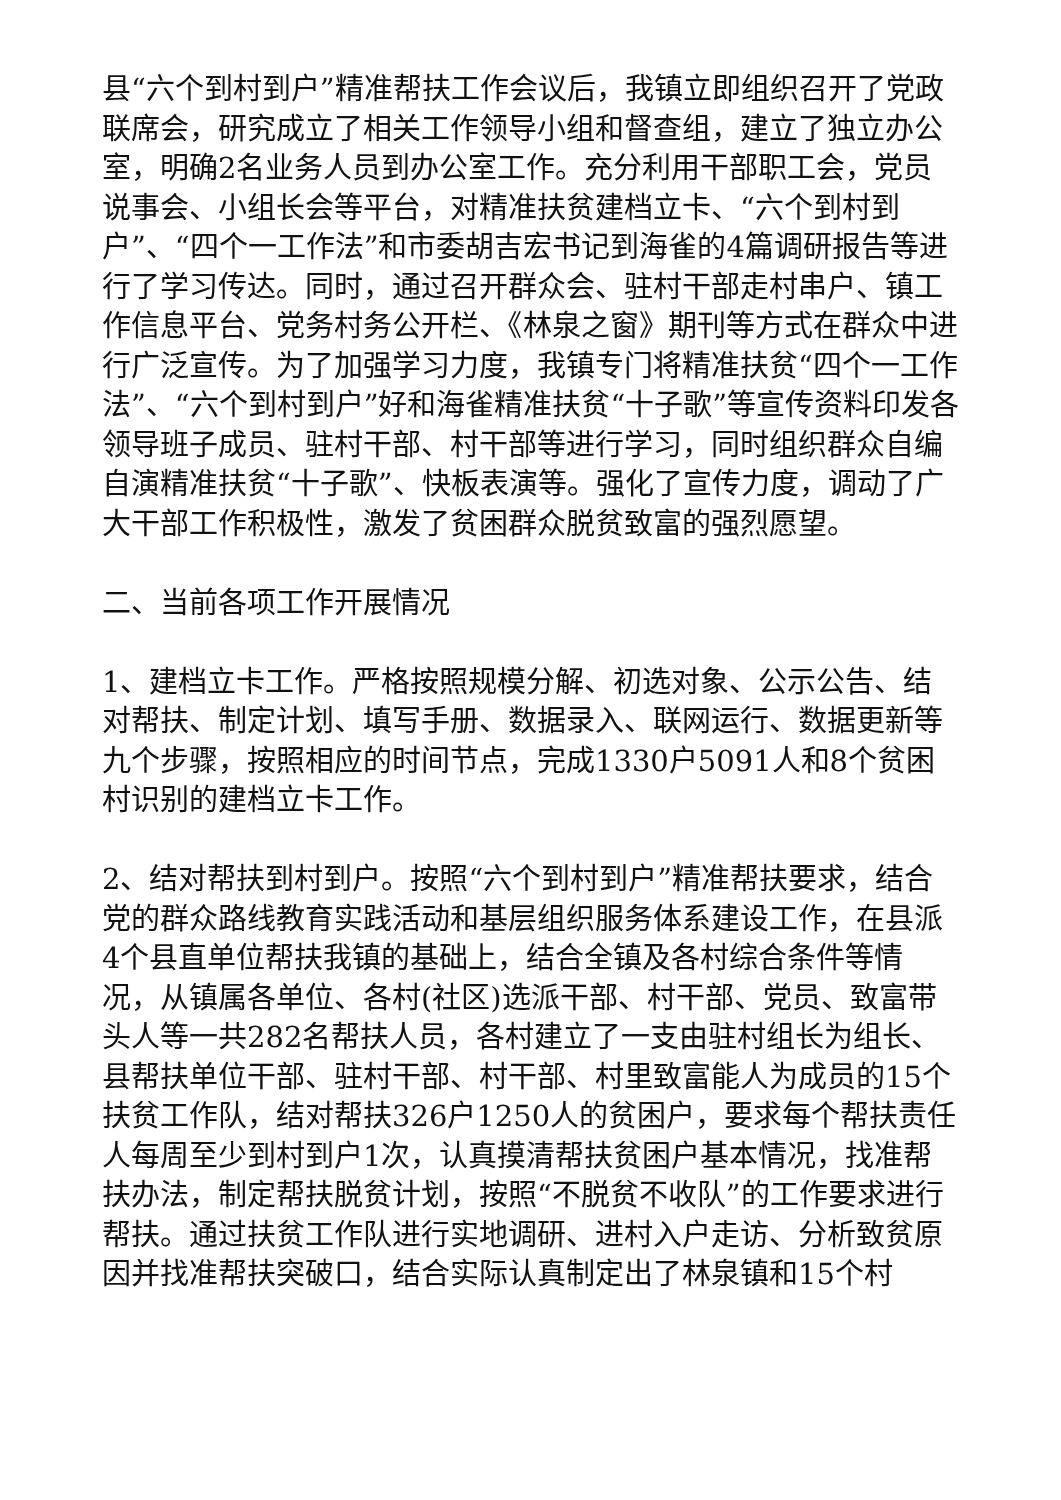县“六个到村到户”精准帮扶工作会议后，我镇立即组织召开了党政联席会，研究成立了相关工作领导小组和督查组，建立了独立办公室，明确2名业务人员到办公室工作。充分利用干部职工会，党员说事会、小组长会等平台，对精准扶贫建档立卡、“六个到村到户”、“四个一工作法”和市委胡吉宏书记到海雀的4篇调研报告等进行了学习传达。同时，通过召开群众会、驻村干部走村串户、镇工作信息平台、党务村务公开栏、《林泉之窗》期刊等方式在群众中进行广泛宣传。为了加强学习力度，我镇专门将精准扶贫“四个一工作法”、“六个到村到户”好和海雀精准扶贫“十子歌”等宣传资料印发各领导班子成员、驻村干部、村干部等进行学习，同时组织群众自编自演精准扶贫“十子歌”、快板表演等。强化了宣传力度，调动了广大干部工作积极性，激发了贫困群众脱贫致富的强烈愿望。
二、当前各项工作开展情况
1、建档立卡工作。严格按照规模分解、初选对象、公示公告、结对帮扶、制定计划、填写手册、数据录入、联网运行、数据更新等九个步骤，按照相应的时间节点，完成1330户5091人和8个贫困村识别的建档立卡工作。
2、结对帮扶到村到户。按照“六个到村到户”精准帮扶要求，结合党的群众路线教育实践活动和基层组织服务体系建设工作，在县派4个县直单位帮扶我镇的基础上，结合全镇及各村综合条件等情况，从镇属各单位、各村(社区)选派干部、村干部、党员、致富带头人等一共282名帮扶人员，各村建立了一支由驻村组长为组长、县帮扶单位干部、驻村干部、村干部、村里致富能人为成员的15个扶贫工作队，结对帮扶326户1250人的贫困户，要求每个帮扶责任人每周至少到村到户1次，认真摸清帮扶贫困户基本情况，找准帮扶办法，制定帮扶脱贫计划，按照“不脱贫不收队”的工作要求进行帮扶。通过扶贫工作队进行实地调研、进村入户走访、分析致贫原因并找准帮扶突破口，结合实际认真制定出了林泉镇和15个村